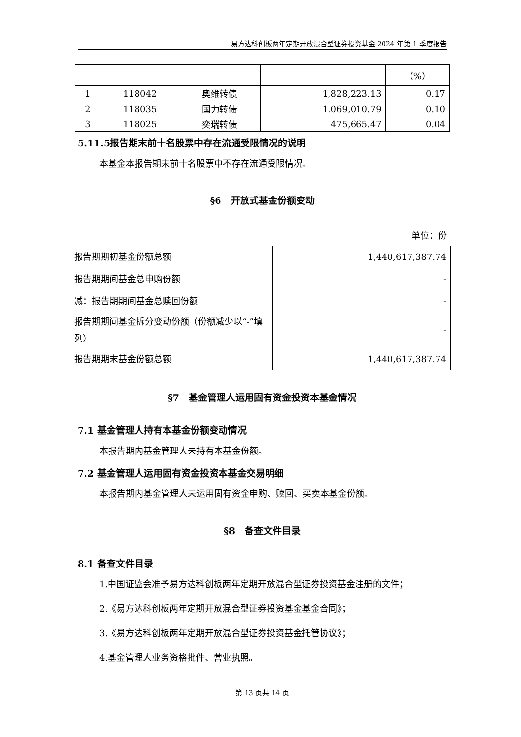易方达科创板两年定期开放混合型证券投资基金 2024 年第 1 季度报告
| | | | | （%） |
| 1 | 118042 | 奥维转债 | 1,828,223.13 | 0.17 |
| 2 | 118035 | 国力转债 | 1,069,010.79 | 0.10 |
| 3 | 118025 | 奕瑞转债 | 475,665.47 | 0.04 |
5.11.5报告期末前十名股票中存在流通受限情况的说明
本基金本报告期末前十名股票中不存在流通受限情况。
§6　开放式基金份额变动
单位：份
| 报告期期初基金份额总额 | 1,440,617,387.74 |
| 报告期期间基金总申购份额 | - |
| 减：报告期期间基金总赎回份额 | - |
| 报告期期间基金拆分变动份额（份额减少以“-”填列） | - |
| 报告期期末基金份额总额 | 1,440,617,387.74 |
§7　基金管理人运用固有资金投资本基金情况
7.1 基金管理人持有本基金份额变动情况
本报告期内基金管理人未持有本基金份额。
7.2 基金管理人运用固有资金投资本基金交易明细
本报告期内基金管理人未运用固有资金申购、赎回、买卖本基金份额。
§8　备查文件目录
8.1 备查文件目录
1.中国证监会准予易方达科创板两年定期开放混合型证券投资基金注册的文件；
2.《易方达科创板两年定期开放混合型证券投资基金基金合同》；
3.《易方达科创板两年定期开放混合型证券投资基金托管协议》；
4.基金管理人业务资格批件、营业执照。
第 13 页共 14 页